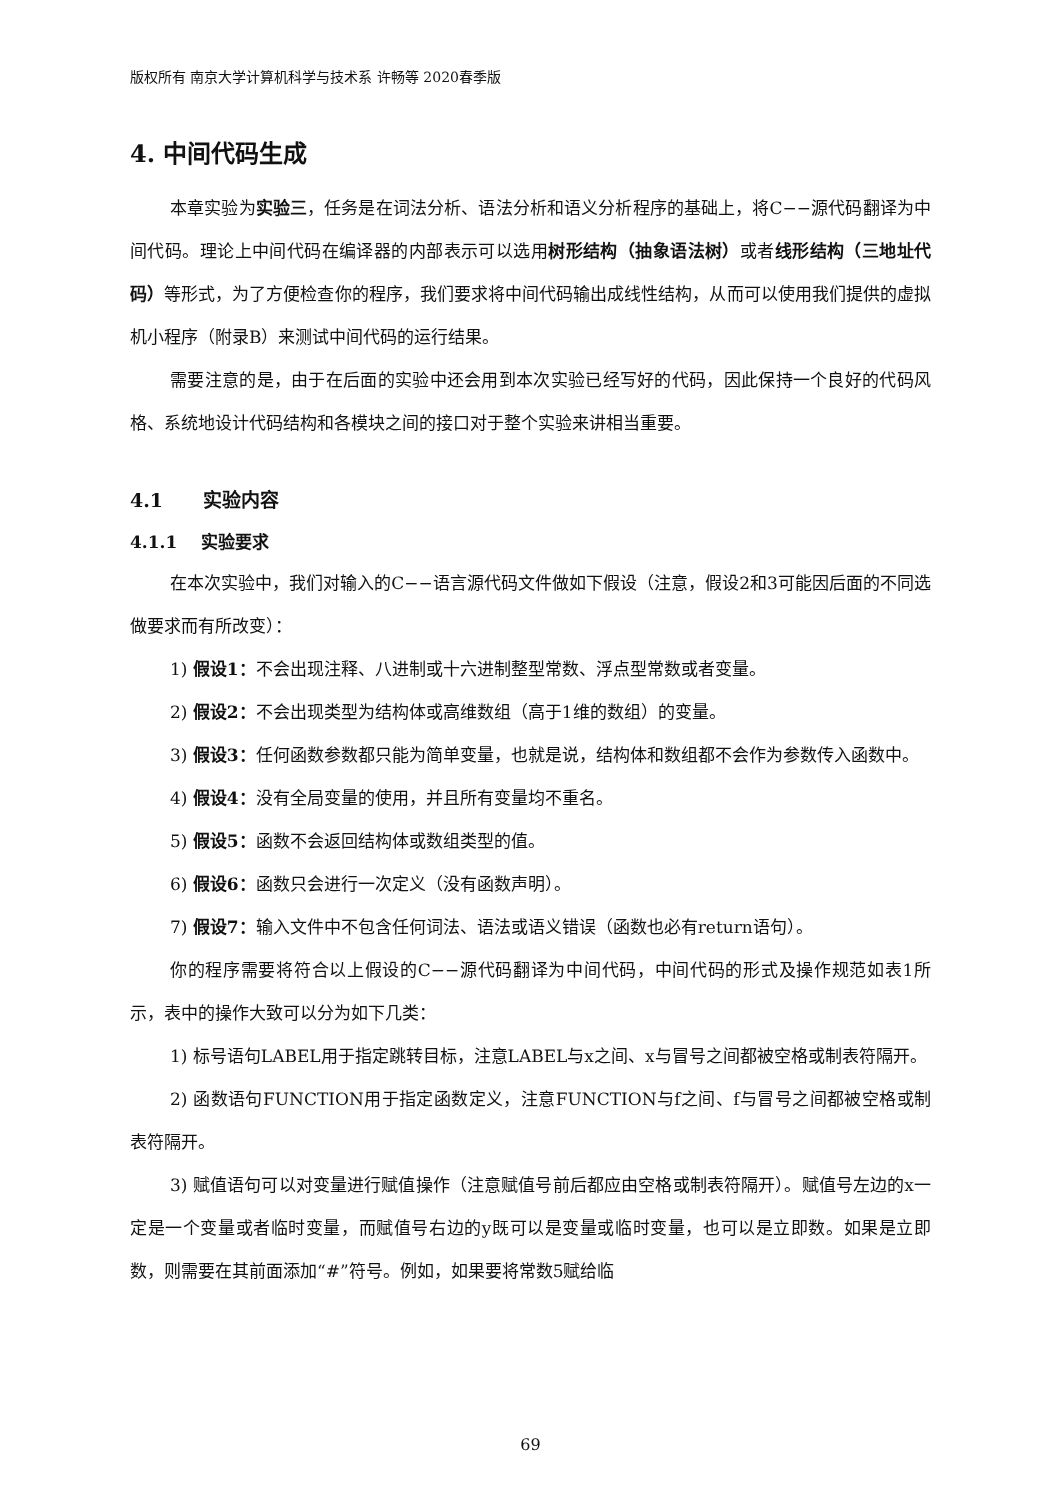版权所有 南京大学计算机科学与技术系 许畅等 2020春季版
4. 中间代码生成
本章实验为实验三，任务是在词法分析、语法分析和语义分析程序的基础上，将C−−源代码翻译为中间代码。理论上中间代码在编译器的内部表示可以选用树形结构（抽象语法树）或者线形结构（三地址代码）等形式，为了方便检查你的程序，我们要求将中间代码输出成线性结构，从而可以使用我们提供的虚拟机小程序（附录B）来测试中间代码的运行结果。
需要注意的是，由于在后面的实验中还会用到本次实验已经写好的代码，因此保持一个良好的代码风格、系统地设计代码结构和各模块之间的接口对于整个实验来讲相当重要。
4.1 实验内容
4.1.1 实验要求
在本次实验中，我们对输入的C−−语言源代码文件做如下假设（注意，假设2和3可能因后面的不同选做要求而有所改变）：
1) 假设1：不会出现注释、八进制或十六进制整型常数、浮点型常数或者变量。
2) 假设2：不会出现类型为结构体或高维数组（高于1维的数组）的变量。
3) 假设3：任何函数参数都只能为简单变量，也就是说，结构体和数组都不会作为参数传入函数中。
4) 假设4：没有全局变量的使用，并且所有变量均不重名。
5) 假设5：函数不会返回结构体或数组类型的值。
6) 假设6：函数只会进行一次定义（没有函数声明）。
7) 假设7：输入文件中不包含任何词法、语法或语义错误（函数也必有return语句）。
你的程序需要将符合以上假设的C−−源代码翻译为中间代码，中间代码的形式及操作规范如表1所示，表中的操作大致可以分为如下几类：
1) 标号语句LABEL用于指定跳转目标，注意LABEL与x之间、x与冒号之间都被空格或制表符隔开。
2) 函数语句FUNCTION用于指定函数定义，注意FUNCTION与f之间、f与冒号之间都被空格或制表符隔开。
3) 赋值语句可以对变量进行赋值操作（注意赋值号前后都应由空格或制表符隔开）。赋值号左边的x一定是一个变量或者临时变量，而赋值号右边的y既可以是变量或临时变量，也可以是立即数。如果是立即数，则需要在其前面添加“#”符号。例如，如果要将常数5赋给临
69